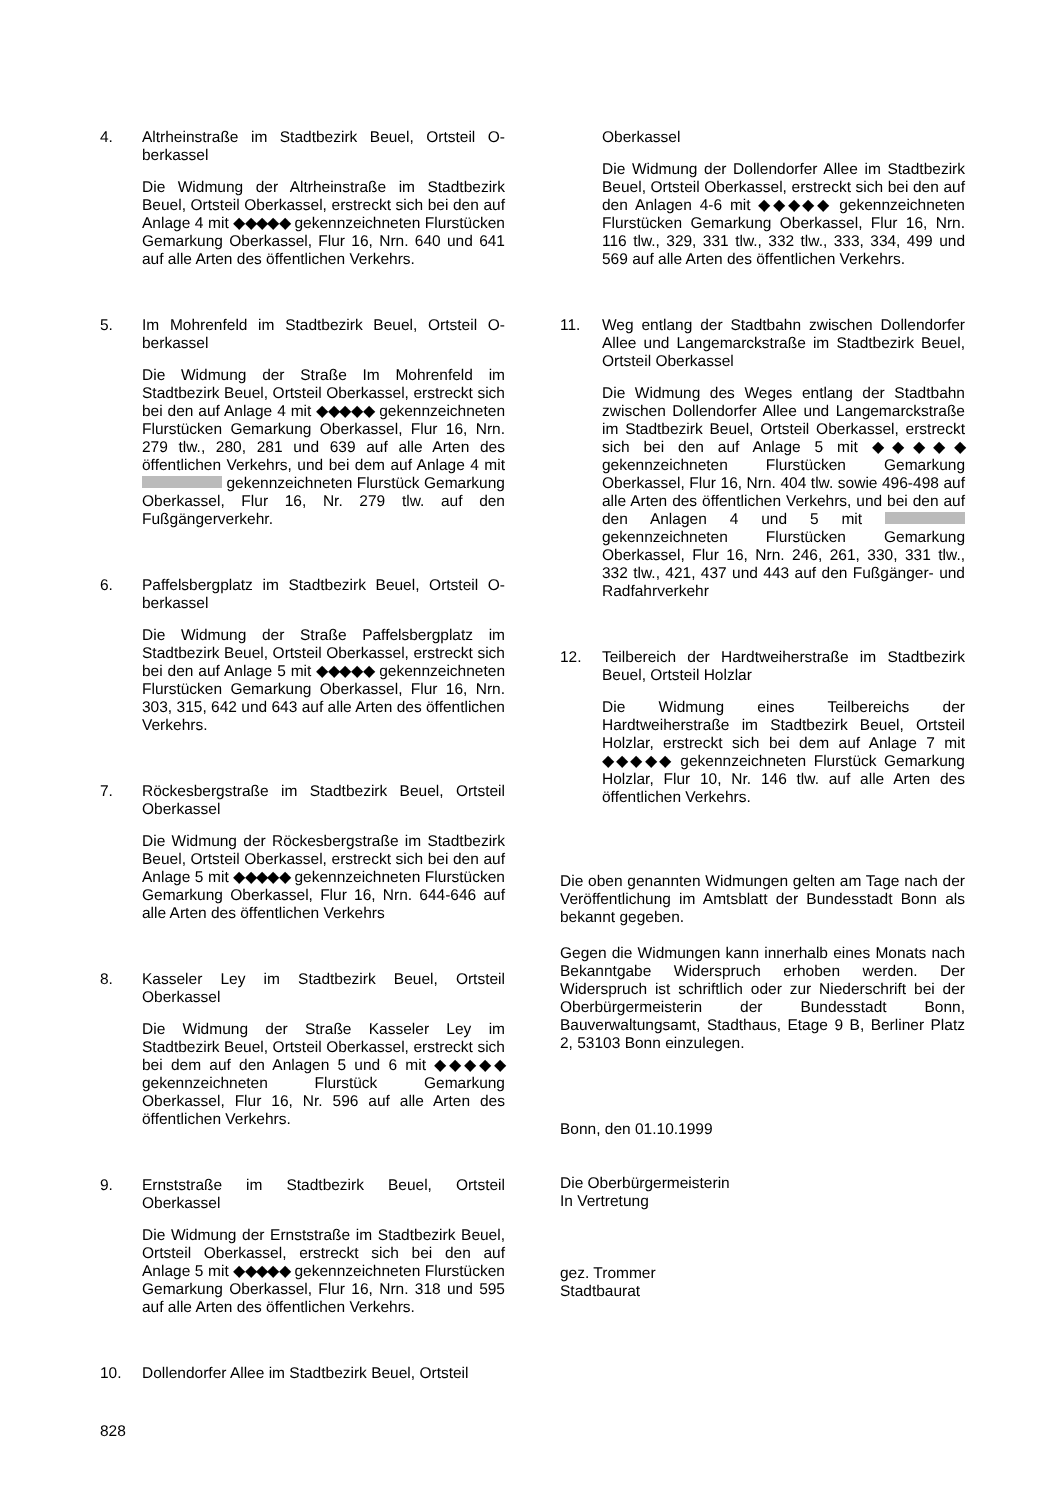4. Altrheinstraße im Stadtbezirk Beuel, Ortsteil O-berkassel
Die Widmung der Altrheinstraße im Stadtbezirk Beuel, Ortsteil Oberkassel, erstreckt sich bei den auf Anlage 4 mit ◆◆◆◆◆ gekennzeichneten Flurstücken Gemarkung Oberkassel, Flur 16, Nrn. 640 und 641 auf alle Arten des öffentlichen Verkehrs.
5. Im Mohrenfeld im Stadtbezirk Beuel, Ortsteil O-berkassel
Die Widmung der Straße Im Mohrenfeld im Stadtbezirk Beuel, Ortsteil Oberkassel, erstreckt sich bei den auf Anlage 4 mit ◆◆◆◆◆ gekennzeichneten Flurstücken Gemarkung Oberkassel, Flur 16, Nrn. 279 tlw., 280, 281 und 639 auf alle Arten des öffentlichen Verkehrs, und bei dem auf Anlage 4 mit gekennzeichneten Flurstück Gemarkung Oberkassel, Flur 16, Nr. 279 tlw. auf den Fußgängerverkehr.
6. Paffelsbergplatz im Stadtbezirk Beuel, Ortsteil O-berkassel
Die Widmung der Straße Paffelsbergplatz im Stadtbezirk Beuel, Ortsteil Oberkassel, erstreckt sich bei den auf Anlage 5 mit ◆◆◆◆◆ gekennzeichneten Flurstücken Gemarkung Oberkassel, Flur 16, Nrn. 303, 315, 642 und 643 auf alle Arten des öffentlichen Verkehrs.
7. Röckesbergstraße im Stadtbezirk Beuel, Ortsteil Oberkassel
Die Widmung der Röckesbergstraße im Stadtbezirk Beuel, Ortsteil Oberkassel, erstreckt sich bei den auf Anlage 5 mit ◆◆◆◆◆ gekennzeichneten Flurstücken Gemarkung Oberkassel, Flur 16, Nrn. 644-646 auf alle Arten des öffentlichen Verkehrs
8. Kasseler Ley im Stadtbezirk Beuel, Ortsteil Oberkassel
Die Widmung der Straße Kasseler Ley im Stadtbezirk Beuel, Ortsteil Oberkassel, erstreckt sich bei dem auf den Anlagen 5 und 6 mit ◆◆◆◆◆ gekennzeichneten Flurstück Gemarkung Oberkassel, Flur 16, Nr. 596 auf alle Arten des öffentlichen Verkehrs.
9. Ernststraße im Stadtbezirk Beuel, Ortsteil Oberkassel
Die Widmung der Ernststraße im Stadtbezirk Beuel, Ortsteil Oberkassel, erstreckt sich bei den auf Anlage 5 mit ◆◆◆◆◆ gekennzeichneten Flurstücken Gemarkung Oberkassel, Flur 16, Nrn. 318 und 595 auf alle Arten des öffentlichen Verkehrs.
10. Dollendorfer Allee im Stadtbezirk Beuel, Ortsteil
Oberkassel
Die Widmung der Dollendorfer Allee im Stadtbezirk Beuel, Ortsteil Oberkassel, erstreckt sich bei den auf den Anlagen 4-6 mit ◆◆◆◆◆ gekennzeichneten Flurstücken Gemarkung Oberkassel, Flur 16, Nrn. 116 tlw., 329, 331 tlw., 332 tlw., 333, 334, 499 und 569 auf alle Arten des öffentlichen Verkehrs.
11. Weg entlang der Stadtbahn zwischen Dollendorfer Allee und Langemarckstraße im Stadtbezirk Beuel, Ortsteil Oberkassel
Die Widmung des Weges entlang der Stadtbahn zwischen Dollendorfer Allee und Langemarckstraße im Stadtbezirk Beuel, Ortsteil Oberkassel, erstreckt sich bei den auf Anlage 5 mit ◆◆◆◆◆ gekennzeichneten Flurstücken Gemarkung Oberkassel, Flur 16, Nrn. 404 tlw. sowie 496-498 auf alle Arten des öffentlichen Verkehrs, und bei den auf den Anlagen 4 und 5 mit gekennzeichneten Flurstücken Gemarkung Oberkassel, Flur 16, Nrn. 246, 261, 330, 331 tlw., 332 tlw., 421, 437 und 443 auf den Fußgänger- und Radfahrverkehr
12. Teilbereich der Hardtweiherstraße im Stadtbezirk Beuel, Ortsteil Holzlar
Die Widmung eines Teilbereichs der Hardtweiherstraße im Stadtbezirk Beuel, Ortsteil Holzlar, erstreckt sich bei dem auf Anlage 7 mit ◆◆◆◆◆ gekennzeichneten Flurstück Gemarkung Holzlar, Flur 10, Nr. 146 tlw. auf alle Arten des öffentlichen Verkehrs.
Die oben genannten Widmungen gelten am Tage nach der Veröffentlichung im Amtsblatt der Bundesstadt Bonn als bekannt gegeben.
Gegen die Widmungen kann innerhalb eines Monats nach Bekanntgabe Widerspruch erhoben werden. Der Widerspruch ist schriftlich oder zur Niederschrift bei der Oberbürgermeisterin der Bundesstadt Bonn, Bauverwaltungsamt, Stadthaus, Etage 9 B, Berliner Platz 2, 53103 Bonn einzulegen.
Bonn, den 01.10.1999
Die Oberbürgermeisterin
In Vertretung
gez. Trommer
Stadtbaurat
828